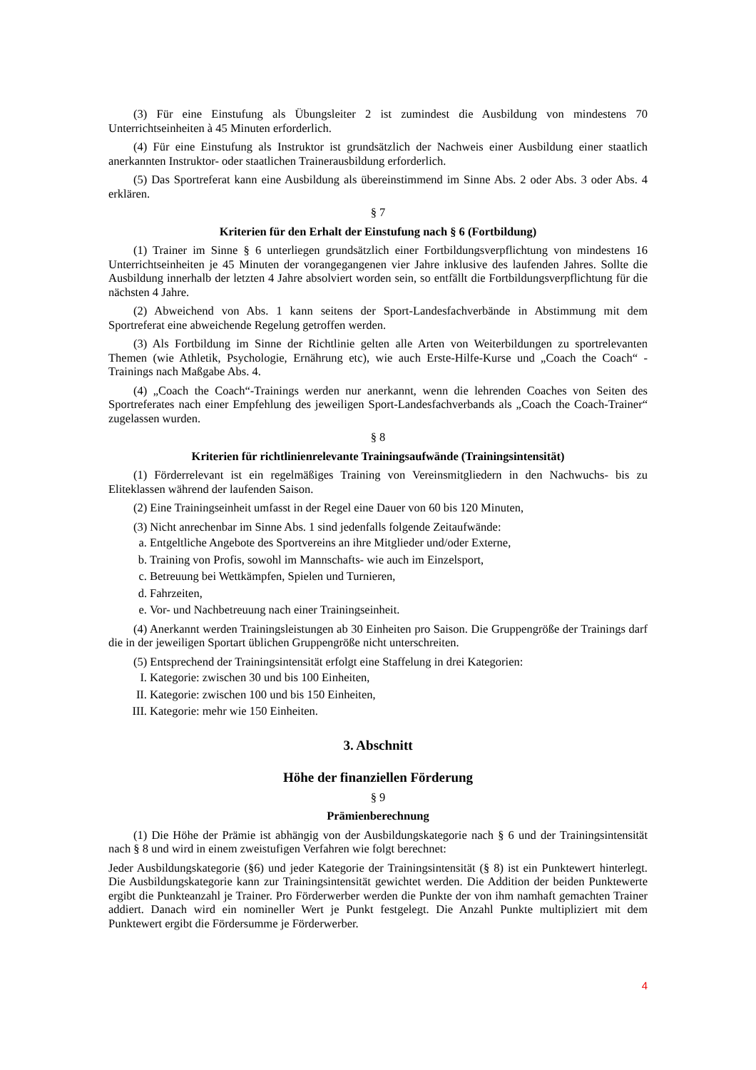(3) Für eine Einstufung als Übungsleiter 2 ist zumindest die Ausbildung von mindestens 70 Unterrichtseinheiten à 45 Minuten erforderlich.
(4) Für eine Einstufung als Instruktor ist grundsätzlich der Nachweis einer Ausbildung einer staatlich anerkannten Instruktor- oder staatlichen Trainerausbildung erforderlich.
(5) Das Sportreferat kann eine Ausbildung als übereinstimmend im Sinne Abs. 2 oder Abs. 3 oder Abs. 4 erklären.
§ 7
Kriterien für den Erhalt der Einstufung nach § 6 (Fortbildung)
(1) Trainer im Sinne § 6 unterliegen grundsätzlich einer Fortbildungsverpflichtung von mindestens 16 Unterrichtseinheiten je 45 Minuten der vorangegangenen vier Jahre inklusive des laufenden Jahres. Sollte die Ausbildung innerhalb der letzten 4 Jahre absolviert worden sein, so entfällt die Fortbildungsverpflichtung für die nächsten 4 Jahre.
(2) Abweichend von Abs. 1 kann seitens der Sport-Landesfachverbände in Abstimmung mit dem Sportreferat eine abweichende Regelung getroffen werden.
(3) Als Fortbildung im Sinne der Richtlinie gelten alle Arten von Weiterbildungen zu sportrelevanten Themen (wie Athletik, Psychologie, Ernährung etc), wie auch Erste-Hilfe-Kurse und „Coach the Coach“ -Trainings nach Maßgabe Abs. 4.
(4) „Coach the Coach“-Trainings werden nur anerkannt, wenn die lehrenden Coaches von Seiten des Sportreferates nach einer Empfehlung des jeweiligen Sport-Landesfachverbands als „Coach the Coach-Trainer“ zugelassen wurden.
§ 8
Kriterien für richtlinienrelevante Trainingsaufwände (Trainingsintensität)
(1) Förderrelevant ist ein regelmäßiges Training von Vereinsmitgliedern in den Nachwuchs- bis zu Eliteklassen während der laufenden Saison.
(2) Eine Trainingseinheit umfasst in der Regel eine Dauer von 60 bis 120 Minuten,
(3) Nicht anrechenbar im Sinne Abs. 1 sind jedenfalls folgende Zeitaufwände:
a. Entgeltliche Angebote des Sportvereins an ihre Mitglieder und/oder Externe,
b. Training von Profis, sowohl im Mannschafts- wie auch im Einzelsport,
c. Betreuung bei Wettkämpfen, Spielen und Turnieren,
d. Fahrzeiten,
e. Vor- und Nachbetreuung nach einer Trainingseinheit.
(4) Anerkannt werden Trainingsleistungen ab 30 Einheiten pro Saison. Die Gruppengröße der Trainings darf die in der jeweiligen Sportart üblichen Gruppengröße nicht unterschreiten.
(5) Entsprechend der Trainingsintensität erfolgt eine Staffelung in drei Kategorien:
I. Kategorie: zwischen 30 und bis 100 Einheiten,
II. Kategorie: zwischen 100 und bis 150 Einheiten,
III. Kategorie: mehr wie 150 Einheiten.
3. Abschnitt
Höhe der finanziellen Förderung
§ 9
Prämienberechnung
(1) Die Höhe der Prämie ist abhängig von der Ausbildungskategorie nach § 6 und der Trainingsintensität nach § 8 und wird in einem zweistufigen Verfahren wie folgt berechnet:
Jeder Ausbildungskategorie (§6) und jeder Kategorie der Trainingsintensität (§ 8) ist ein Punktewert hinterlegt. Die Ausbildungskategorie kann zur Trainingsintensität gewichtet werden. Die Addition der beiden Punktewerte ergibt die Punkteanzahl je Trainer. Pro Förderwerber werden die Punkte der von ihm namhaft gemachten Trainer addiert. Danach wird ein nomineller Wert je Punkt festgelegt. Die Anzahl Punkte multipliziert mit dem Punktewert ergibt die Fördersumme je Förderwerber.
4